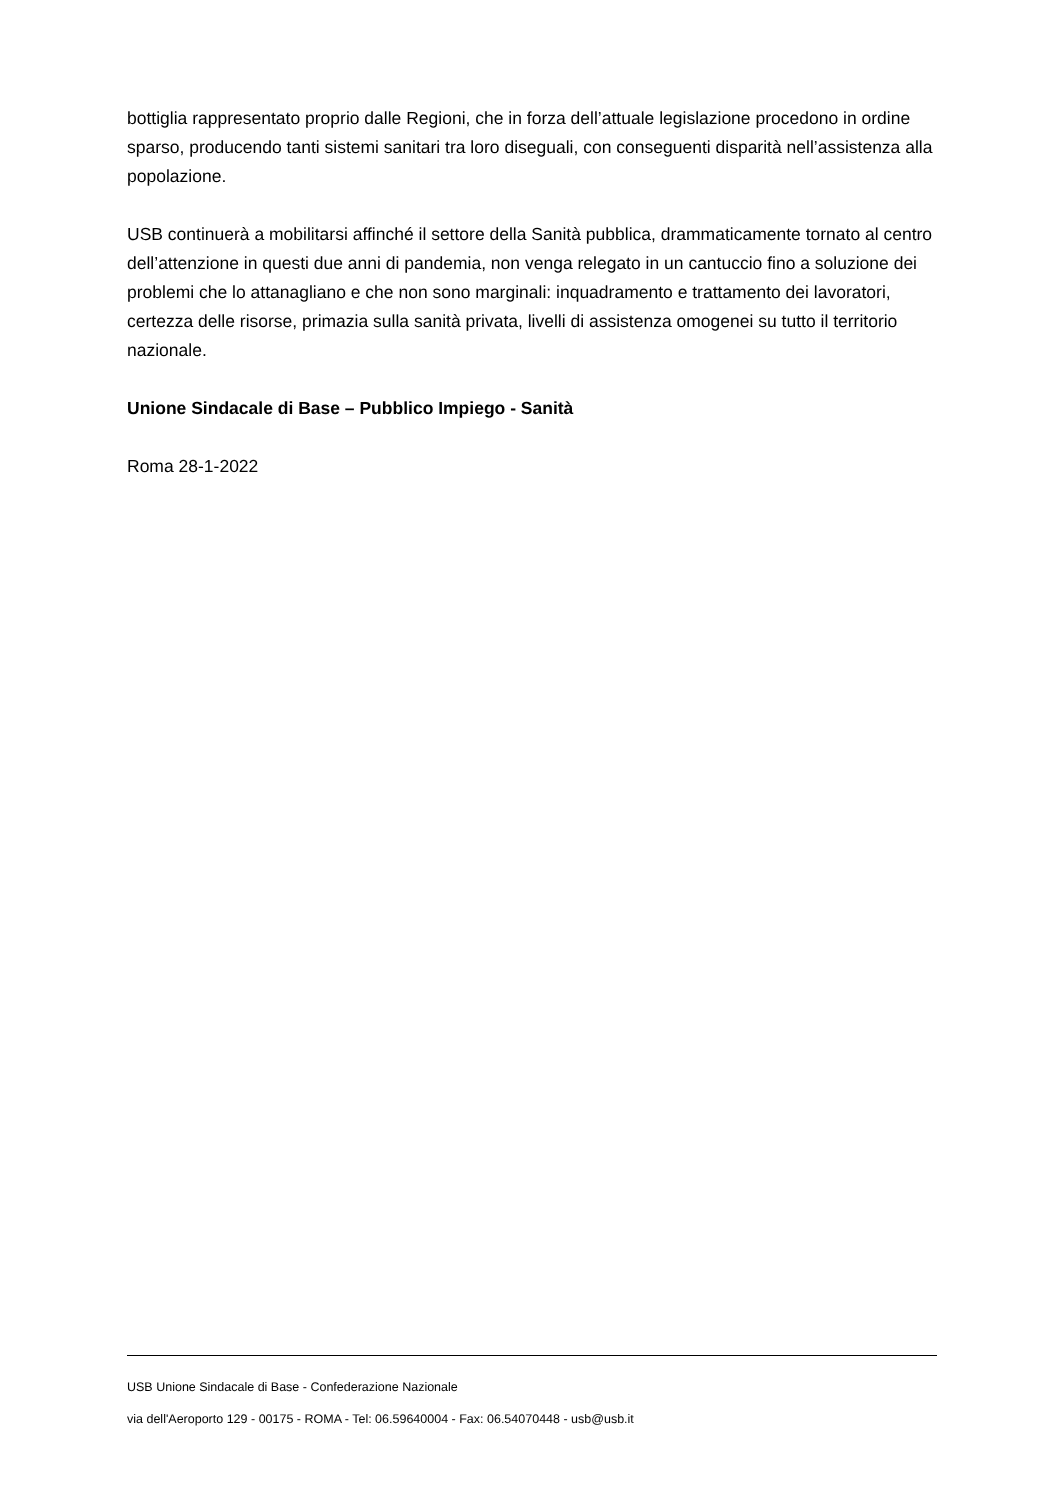bottiglia rappresentato proprio dalle Regioni, che in forza dell’attuale legislazione procedono in ordine sparso, producendo tanti sistemi sanitari tra loro diseguali, con conseguenti disparità nell’assistenza alla popolazione.
USB continuerà a mobilitarsi affinché il settore della Sanità pubblica, drammaticamente tornato al centro dell’attenzione in questi due anni di pandemia, non venga relegato in un cantuccio fino a soluzione dei problemi che lo attanagliano e che non sono marginali: inquadramento e trattamento dei lavoratori, certezza delle risorse, primazia sulla sanità privata, livelli di assistenza omogenei su tutto il territorio nazionale.
Unione Sindacale di Base – Pubblico Impiego - Sanità
Roma 28-1-2022
USB Unione Sindacale di Base - Confederazione Nazionale
via dell'Aeroporto 129 - 00175 - ROMA - Tel: 06.59640004 - Fax: 06.54070448 - usb@usb.it